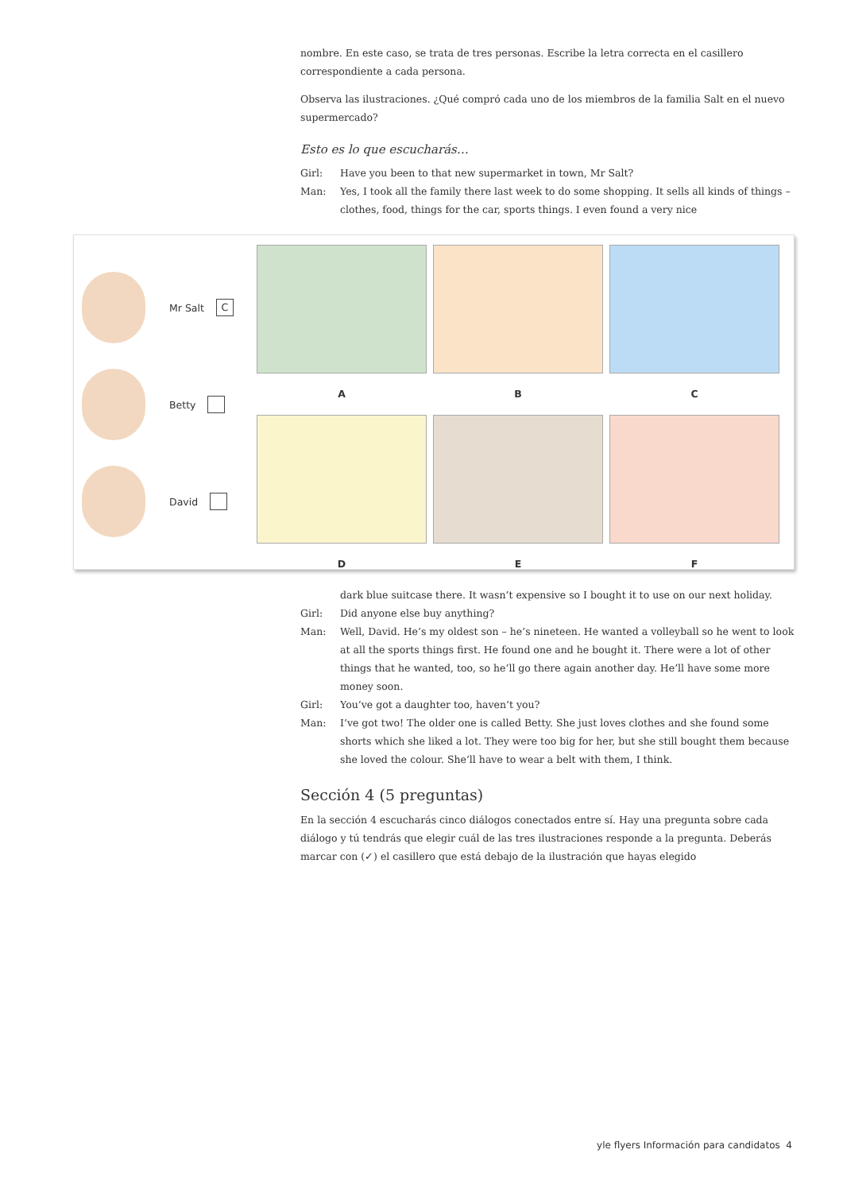nombre. En este caso, se trata de tres personas. Escribe la letra correcta en el casillero correspondiente a cada persona.
Observa las ilustraciones. ¿Qué compró cada uno de los miembros de la familia Salt en el nuevo supermercado?
Esto es lo que escucharás…
Girl: Have you been to that new supermarket in town, Mr Salt?
Man: Yes, I took all the family there last week to do some shopping. It sells all kinds of things – clothes, food, things for the car, sports things. I even found a very nice
Mr Salt C
Betty
David
A
B
C
D
E
F
dark blue suitcase there. It wasn’t expensive so I bought it to use on our next holiday.
Girl: Did anyone else buy anything?
Man: Well, David. He’s my oldest son – he’s nineteen. He wanted a volleyball so he went to look at all the sports things first. He found one and he bought it. There were a lot of other things that he wanted, too, so he’ll go there again another day. He’ll have some more money soon.
Girl: You’ve got a daughter too, haven’t you?
Man: I’ve got two! The older one is called Betty. She just loves clothes and she found some shorts which she liked a lot. They were too big for her, but she still bought them because she loved the colour. She’ll have to wear a belt with them, I think.
Sección 4 (5 preguntas)
En la sección 4 escucharás cinco diálogos conectados entre sí. Hay una pregunta sobre cada diálogo y tú tendrás que elegir cuál de las tres ilustraciones responde a la pregunta. Deberás marcar con (✓) el casillero que está debajo de la ilustración que hayas elegido
yle flyers Información para candidatos 4